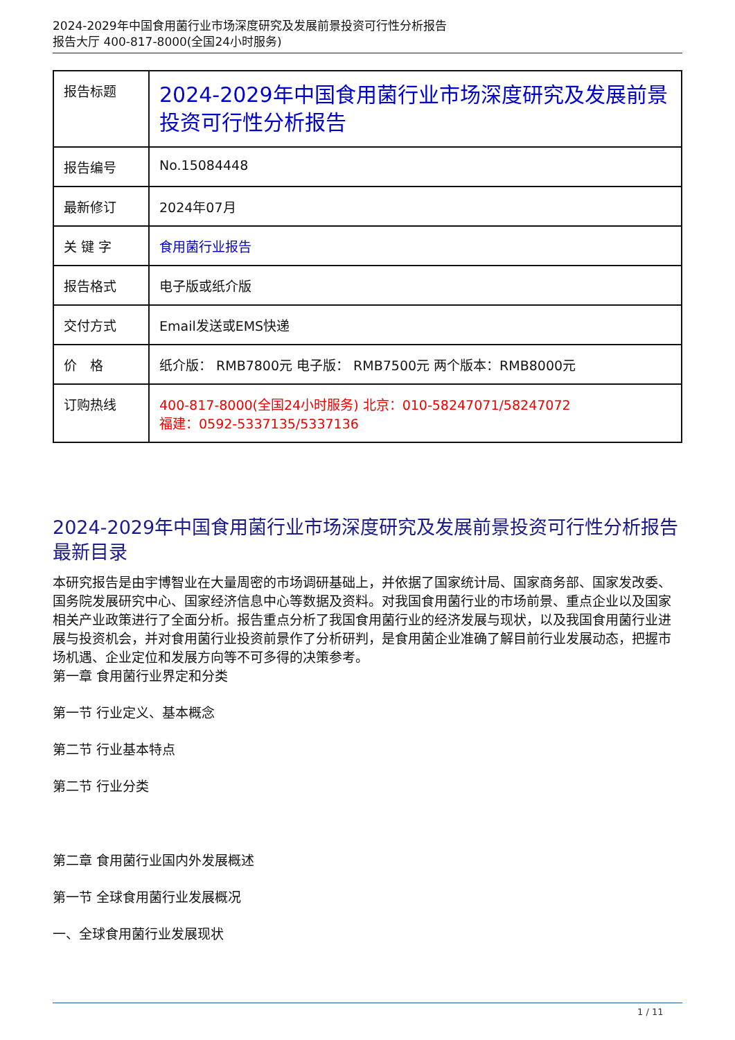2024-2029年中国食用菌行业市场深度研究及发展前景投资可行性分析报告
报告大厅 400-817-8000(全国24小时服务)
| 报告标题 | 2024-2029年中国食用菌行业市场深度研究及发展前景投资可行性分析报告 |
| 报告编号 | No.15084448 |
| 最新修订 | 2024年07月 |
| 关 键 字 | 食用菌行业报告 |
| 报告格式 | 电子版或纸介版 |
| 交付方式 | Email发送或EMS快递 |
| 价 格 | 纸介版： RMB7800元 电子版： RMB7500元 两个版本：RMB8000元 |
| 订购热线 | 400-817-8000(全国24小时服务) 北京：010-58247071/58247072 福建：0592-5337135/5337136 |
2024-2029年中国食用菌行业市场深度研究及发展前景投资可行性分析报告最新目录
本研究报告是由宇博智业在大量周密的市场调研基础上，并依据了国家统计局、国家商务部、国家发改委、国务院发展研究中心、国家经济信息中心等数据及资料。对我国食用菌行业的市场前景、重点企业以及国家相关产业政策进行了全面分析。报告重点分析了我国食用菌行业的经济发展与现状，以及我国食用菌行业进展与投资机会，并对食用菌行业投资前景作了分析研判，是食用菌企业准确了解目前行业发展动态，把握市场机遇、企业定位和发展方向等不可多得的决策参考。
第一章 食用菌行业界定和分类
第一节 行业定义、基本概念
第二节 行业基本特点
第二节 行业分类
第二章 食用菌行业国内外发展概述
第一节 全球食用菌行业发展概况
一、全球食用菌行业发展现状
1 / 11